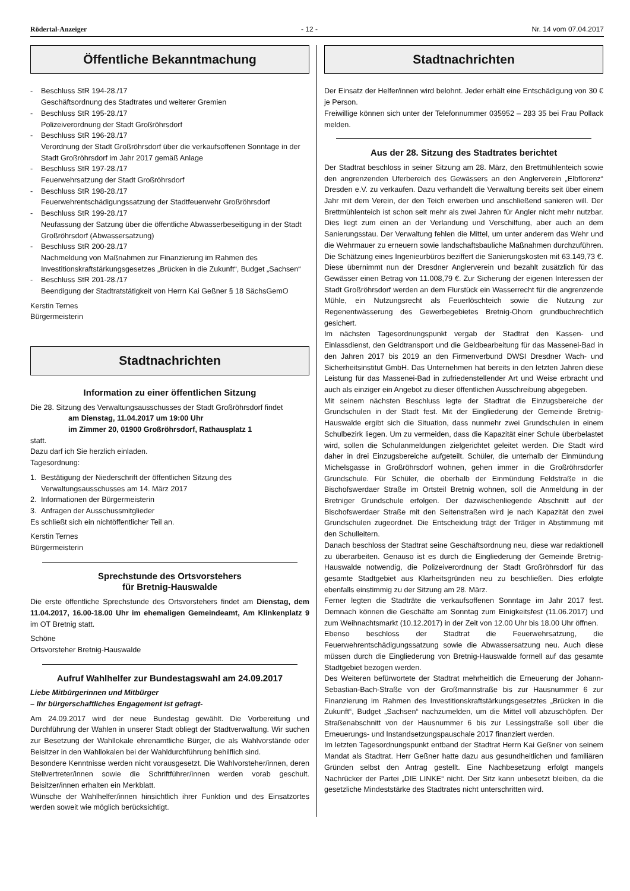Rödertal-Anzeiger - 12 - Nr. 14 vom 07.04.2017
Öffentliche Bekanntmachung
- Beschluss StR 194-28./17
Geschäftsordnung des Stadtrates und weiterer Gremien
- Beschluss StR 195-28./17
Polizeiverordnung der Stadt Großröhrsdorf
- Beschluss StR 196-28./17
Verordnung der Stadt Großröhrsdorf über die verkaufsoffenen Sonntage in der Stadt Großröhrsdorf im Jahr 2017 gemäß Anlage
- Beschluss StR 197-28./17
Feuerwehrsatzung der Stadt Großröhrsdorf
- Beschluss StR 198-28./17
Feuerwehrentschädigungssatzung der Stadtfeuerwehr Großröhrsdorf
- Beschluss StR 199-28./17
Neufassung der Satzung über die öffentliche Abwasserbeseitigung in der Stadt Großröhrsdorf (Abwassersatzung)
- Beschluss StR 200-28./17
Nachmeldung von Maßnahmen zur Finanzierung im Rahmen des Investitionskraftstärkungsgesetzes „Brücken in die Zukunft“, Budget „Sachsen“
- Beschluss StR 201-28./17
Beendigung der Stadtratstätigkeit von Herrn Kai Geßner § 18 SächsGemO
Kerstin Ternes
Bürgermeisterin
Stadtnachrichten
Information zu einer öffentlichen Sitzung
Die 28. Sitzung des Verwaltungsausschusses der Stadt Großröhrsdorf findet
am Dienstag, 11.04.2017 um 19:00 Uhr
im Zimmer 20, 01900 Großröhrsdorf, Rathausplatz 1
statt.
Dazu darf ich Sie herzlich einladen.
Tagesordnung:
1. Bestätigung der Niederschrift der öffentlichen Sitzung des Verwaltungsausschusses am 14. März 2017
2. Informationen der Bürgermeisterin
3. Anfragen der Ausschussmitglieder
Es schließt sich ein nichtöffentlicher Teil an.
Kerstin Ternes
Bürgermeisterin
Sprechstunde des Ortsvorstehers
für Bretnig-Hauswalde
Die erste öffentliche Sprechstunde des Ortsvorstehers findet am Dienstag, dem 11.04.2017, 16.00-18.00 Uhr im ehemaligen Gemeindeamt, Am Klinkenplatz 9 im OT Bretnig statt.
Schöne
Ortsvorsteher Bretnig-Hauswalde
Aufruf Wahlhelfer zur Bundestagswahl am 24.09.2017
Liebe Mitbürgerinnen und Mitbürger
– Ihr bürgerschaftliches Engagement ist gefragt-
Am 24.09.2017 wird der neue Bundestag gewählt. Die Vorbereitung und Durchführung der Wahlen in unserer Stadt obliegt der Stadtverwaltung. Wir suchen zur Besetzung der Wahllokale ehrenamtliche Bürger, die als Wahlvorstände oder Beisitzer in den Wahllokalen bei der Wahldurchführung behilflich sind.
Besondere Kenntnisse werden nicht vorausgesetzt. Die Wahlvorsteher/innen, deren Stellvertreter/innen sowie die Schriftführer/innen werden vorab geschult. Beisitzer/innen erhalten ein Merkblatt.
Wünsche der Wahlhelfer/innen hinsichtlich ihrer Funktion und des Einsatzortes werden soweit wie möglich berücksichtigt.
Stadtnachrichten
Der Einsatz der Helfer/innen wird belohnt. Jeder erhält eine Entschädigung von 30 € je Person.
Freiwillige können sich unter der Telefonnummer 035952 – 283 35 bei Frau Pollack melden.
Aus der 28. Sitzung des Stadtrates berichtet
Der Stadtrat beschloss in seiner Sitzung am 28. März, den Brettmühlenteich sowie den angrenzenden Uferbereich des Gewässers an den Anglerverein „Elbflorenz“ Dresden e.V. zu verkaufen. Dazu verhandelt die Verwaltung bereits seit über einem Jahr mit dem Verein, der den Teich erwerben und anschließend sanieren will. Der Brettmühlenteich ist schon seit mehr als zwei Jahren für Angler nicht mehr nutzbar. Dies liegt zum einen an der Verlandung und Verschilfung, aber auch an dem Sanierungsstau. Der Verwaltung fehlen die Mittel, um unter anderem das Wehr und die Wehrmauer zu erneuern sowie landschaftsbauliche Maßnahmen durchzuführen. Die Schätzung eines Ingenieurbüros beziffert die Sanierungskosten mit 63.149,73 €. Diese übernimmt nun der Dresdner Anglerverein und bezahlt zusätzlich für das Gewässer einen Betrag von 11.008,79 €. Zur Sicherung der eigenen Interessen der Stadt Großröhrsdorf werden an dem Flurstück ein Wasserrecht für die angrenzende Mühle, ein Nutzungsrecht als Feuerlöschteich sowie die Nutzung zur Regenentwässerung des Gewerbegebietes Bretnig-Ohorn grundbuchrechtlich gesichert.
Im nächsten Tagesordnungspunkt vergab der Stadtrat den Kassen- und Einlassdienst, den Geldtransport und die Geldbearbeitung für das Massenei-Bad in den Jahren 2017 bis 2019 an den Firmenverbund DWSI Dresdner Wach- und Sicherheitsinstitut GmbH. Das Unternehmen hat bereits in den letzten Jahren diese Leistung für das Massenei-Bad in zufriedenstellender Art und Weise erbracht und auch als einziger ein Angebot zu dieser öffentlichen Ausschreibung abgegeben.
Mit seinem nächsten Beschluss legte der Stadtrat die Einzugsbereiche der Grundschulen in der Stadt fest. Mit der Eingliederung der Gemeinde Bretnig-Hauswalde ergibt sich die Situation, dass nunmehr zwei Grundschulen in einem Schulbezirk liegen. Um zu vermeiden, dass die Kapazität einer Schule überbelastet wird, sollen die Schulanmeldungen zielgerichtet geleitet werden. Die Stadt wird daher in drei Einzugsbereiche aufgeteilt. Schüler, die unterhalb der Einmündung Michelsgasse in Großröhrsdorf wohnen, gehen immer in die Großröhrsdorfer Grundschule. Für Schüler, die oberhalb der Einmündung Feldstraße in die Bischofswerdaer Straße im Ortsteil Bretnig wohnen, soll die Anmeldung in der Bretniger Grundschule erfolgen. Der dazwischenliegende Abschnitt auf der Bischofswerdaer Straße mit den Seitenstraßen wird je nach Kapazität den zwei Grundschulen zugeordnet. Die Entscheidung trägt der Träger in Abstimmung mit den Schulleitern.
Danach beschloss der Stadtrat seine Geschäftsordnung neu, diese war redaktionell zu überarbeiten. Genauso ist es durch die Eingliederung der Gemeinde Bretnig-Hauswalde notwendig, die Polizeiverordnung der Stadt Großröhrsdorf für das gesamte Stadtgebiet aus Klarheitsgründen neu zu beschließen. Dies erfolgte ebenfalls einstimmig zu der Sitzung am 28. März.
Ferner legten die Stadträte die verkaufsoffenen Sonntage im Jahr 2017 fest. Demnach können die Geschäfte am Sonntag zum Einigkeitsfest (11.06.2017) und zum Weihnachtsmarkt (10.12.2017) in der Zeit von 12.00 Uhr bis 18.00 Uhr öffnen.
Ebenso beschloss der Stadtrat die Feuerwehrsatzung, die Feuerwehrentschädigungssatzung sowie die Abwassersatzung neu. Auch diese müssen durch die Eingliederung von Bretnig-Hauswalde formell auf das gesamte Stadtgebiet bezogen werden.
Des Weiteren befürwortete der Stadtrat mehrheitlich die Erneuerung der Johann-Sebastian-Bach-Straße von der Großmannstraße bis zur Hausnummer 6 zur Finanzierung im Rahmen des Investitionskraftstärkungsgesetztes „Brücken in die Zukunft“, Budget „Sachsen“ nachzumelden, um die Mittel voll abzuschöpfen. Der Straßenabschnitt von der Hausnummer 6 bis zur Lessingstraße soll über die Erneuerungs- und Instandsetzungspauschale 2017 finanziert werden.
Im letzten Tagesordnungspunkt entband der Stadtrat Herrn Kai Geßner von seinem Mandat als Stadtrat. Herr Geßner hatte dazu aus gesundheitlichen und familiären Gründen selbst den Antrag gestellt. Eine Nachbesetzung erfolgt mangels Nachrücker der Partei „DIE LINKE“ nicht. Der Sitz kann unbesetzt bleiben, da die gesetzliche Mindeststärke des Stadtrates nicht unterschritten wird.